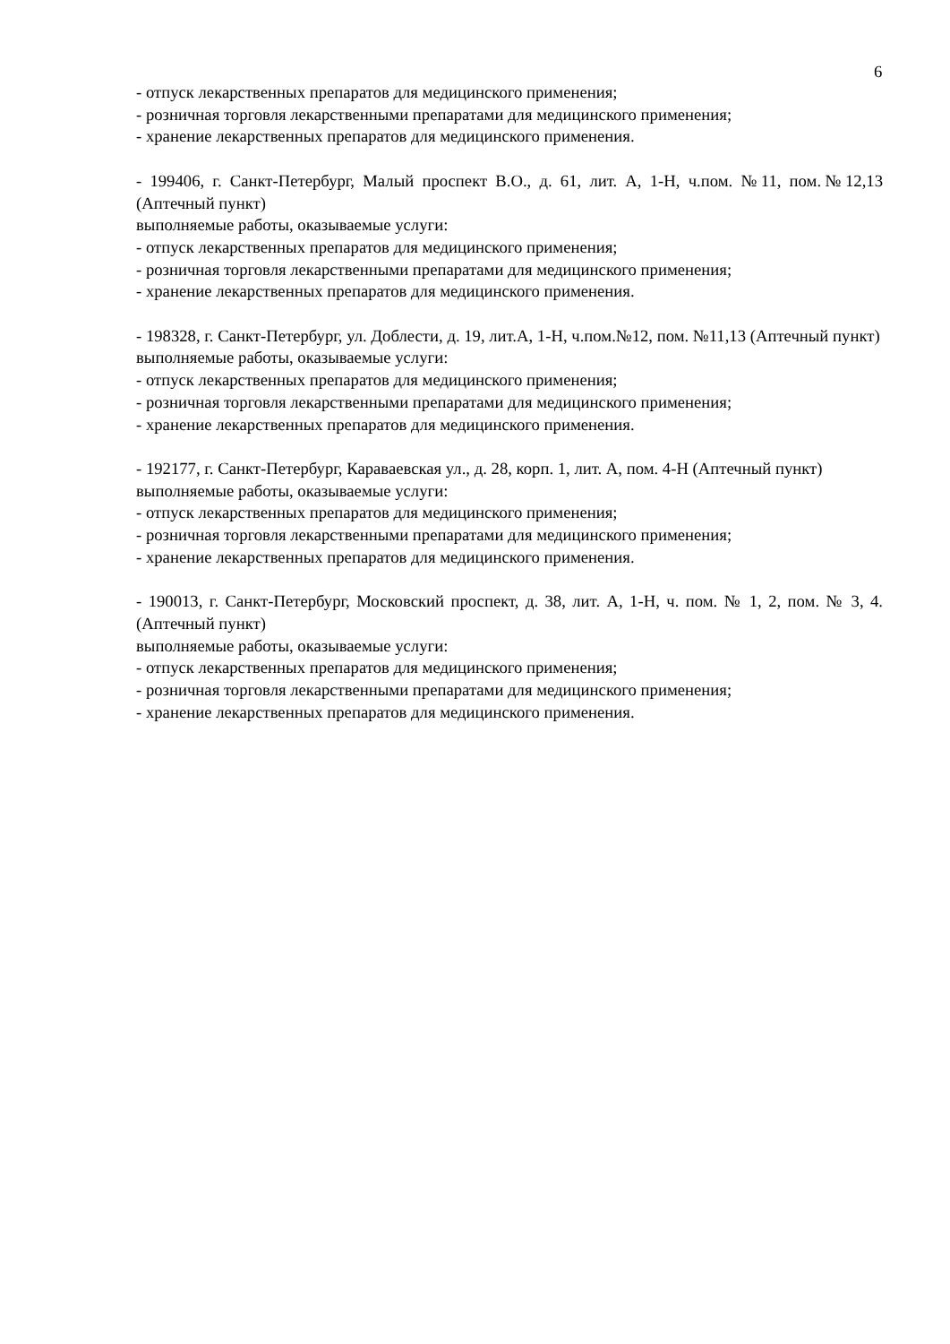6
- отпуск лекарственных препаратов для медицинского применения;
- розничная торговля лекарственными препаратами для медицинского применения;
- хранение лекарственных препаратов для медицинского применения.
- 199406, г. Санкт-Петербург, Малый проспект В.О., д. 61, лит. А, 1-Н, ч.пом. №11, пом.№12,13 (Аптечный пункт)
выполняемые работы, оказываемые услуги:
- отпуск лекарственных препаратов для медицинского применения;
- розничная торговля лекарственными препаратами для медицинского применения;
- хранение лекарственных препаратов для медицинского применения.
- 198328, г. Санкт-Петербург, ул. Доблести, д. 19, лит.А, 1-Н, ч.пом.№12, пом. №11,13 (Аптечный пункт)
выполняемые работы, оказываемые услуги:
- отпуск лекарственных препаратов для медицинского применения;
- розничная торговля лекарственными препаратами для медицинского применения;
- хранение лекарственных препаратов для медицинского применения.
- 192177, г. Санкт-Петербург, Караваевская ул., д. 28, корп. 1, лит. А, пом. 4-Н (Аптечный пункт)
выполняемые работы, оказываемые услуги:
- отпуск лекарственных препаратов для медицинского применения;
- розничная торговля лекарственными препаратами для медицинского применения;
- хранение лекарственных препаратов для медицинского применения.
- 190013, г. Санкт-Петербург, Московский проспект, д. 38, лит. А, 1-Н, ч. пом. № 1, 2, пом. № 3, 4. (Аптечный пункт)
выполняемые работы, оказываемые услуги:
- отпуск лекарственных препаратов для медицинского применения;
- розничная торговля лекарственными препаратами для медицинского применения;
- хранение лекарственных препаратов для медицинского применения.